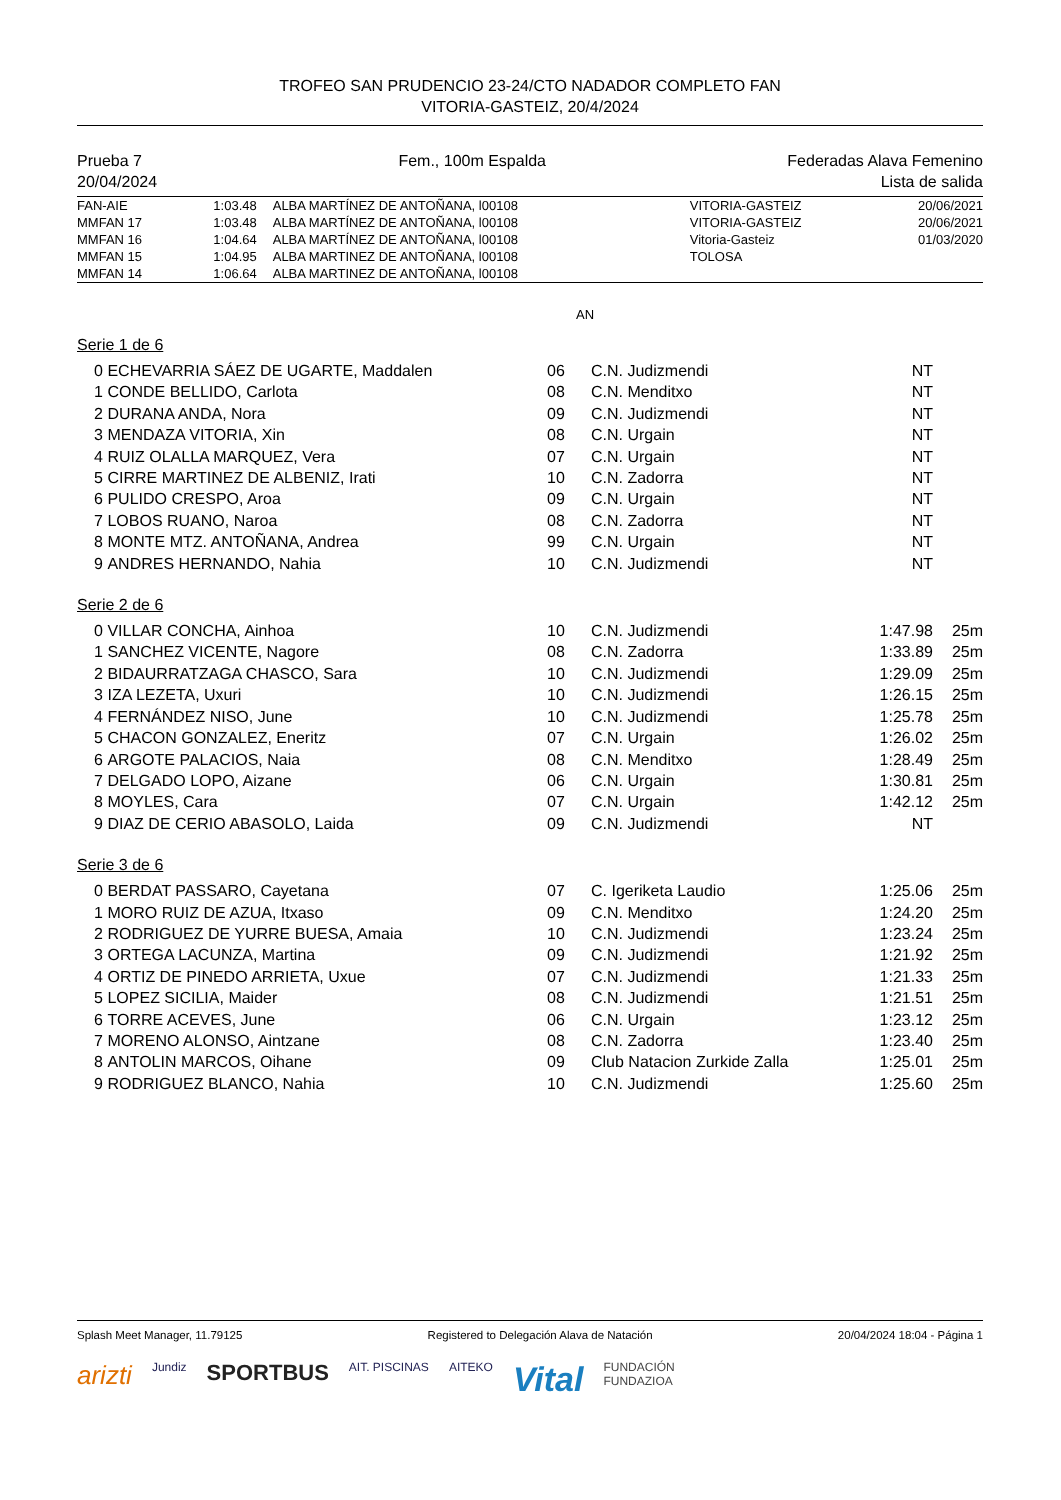TROFEO SAN PRUDENCIO 23-24/CTO NADADOR COMPLETO FAN
VITORIA-GASTEIZ, 20/4/2024
Prueba 7
20/04/2024
Fem., 100m Espalda Federadas Alava Femenino
Lista de salida
| FAN-AIE | 1:03.48 | ALBA MARTÍNEZ DE ANTOÑANA, l00108 | VITORIA-GASTEIZ | 20/06/2021 |
| MMFAN 17 | 1:03.48 | ALBA MARTÍNEZ DE ANTOÑANA, l00108 | VITORIA-GASTEIZ | 20/06/2021 |
| MMFAN 16 | 1:04.64 | ALBA MARTÍNEZ DE ANTOÑANA, l00108 | Vitoria-Gasteiz | 01/03/2020 |
| MMFAN 15 | 1:04.95 | ALBA MARTINEZ DE ANTOÑANA, l00108 | TOLOSA | |
| MMFAN 14 | 1:06.64 | ALBA MARTINEZ DE ANTOÑANA, l00108 | | |
AN
Serie 1 de 6
| 0 | ECHEVARRIA SÁEZ DE UGARTE, Maddalen | 06 | C.N. Judizmendi | NT | |
| 1 | CONDE BELLIDO, Carlota | 08 | C.N. Menditxo | NT | |
| 2 | DURANA ANDA, Nora | 09 | C.N. Judizmendi | NT | |
| 3 | MENDAZA VITORIA, Xin | 08 | C.N. Urgain | NT | |
| 4 | RUIZ OLALLA MARQUEZ, Vera | 07 | C.N. Urgain | NT | |
| 5 | CIRRE MARTINEZ DE ALBENIZ, Irati | 10 | C.N. Zadorra | NT | |
| 6 | PULIDO CRESPO, Aroa | 09 | C.N. Urgain | NT | |
| 7 | LOBOS RUANO, Naroa | 08 | C.N. Zadorra | NT | |
| 8 | MONTE MTZ. ANTOÑANA, Andrea | 99 | C.N. Urgain | NT | |
| 9 | ANDRES HERNANDO, Nahia | 10 | C.N. Judizmendi | NT | |
Serie 2 de 6
| 0 | VILLAR CONCHA, Ainhoa | 10 | C.N. Judizmendi | 1:47.98 | 25m |
| 1 | SANCHEZ VICENTE, Nagore | 08 | C.N. Zadorra | 1:33.89 | 25m |
| 2 | BIDAURRATZAGA CHASCO, Sara | 10 | C.N. Judizmendi | 1:29.09 | 25m |
| 3 | IZA LEZETA, Uxuri | 10 | C.N. Judizmendi | 1:26.15 | 25m |
| 4 | FERNÁNDEZ NISO, June | 10 | C.N. Judizmendi | 1:25.78 | 25m |
| 5 | CHACON GONZALEZ, Eneritz | 07 | C.N. Urgain | 1:26.02 | 25m |
| 6 | ARGOTE PALACIOS, Naia | 08 | C.N. Menditxo | 1:28.49 | 25m |
| 7 | DELGADO LOPO, Aizane | 06 | C.N. Urgain | 1:30.81 | 25m |
| 8 | MOYLES, Cara | 07 | C.N. Urgain | 1:42.12 | 25m |
| 9 | DIAZ DE CERIO ABASOLO, Laida | 09 | C.N. Judizmendi | NT | |
Serie 3 de 6
| 0 | BERDAT PASSARO, Cayetana | 07 | C. Igeriketa Laudio | 1:25.06 | 25m |
| 1 | MORO RUIZ DE AZUA, Itxaso | 09 | C.N. Menditxo | 1:24.20 | 25m |
| 2 | RODRIGUEZ DE YURRE BUESA, Amaia | 10 | C.N. Judizmendi | 1:23.24 | 25m |
| 3 | ORTEGA LACUNZA, Martina | 09 | C.N. Judizmendi | 1:21.92 | 25m |
| 4 | ORTIZ DE PINEDO ARRIETA, Uxue | 07 | C.N. Judizmendi | 1:21.33 | 25m |
| 5 | LOPEZ SICILIA, Maider | 08 | C.N. Judizmendi | 1:21.51 | 25m |
| 6 | TORRE ACEVES, June | 06 | C.N. Urgain | 1:23.12 | 25m |
| 7 | MORENO ALONSO, Aintzane | 08 | C.N. Zadorra | 1:23.40 | 25m |
| 8 | ANTOLIN MARCOS, Oihane | 09 | Club Natacion Zurkide Zalla | 1:25.01 | 25m |
| 9 | RODRIGUEZ BLANCO, Nahia | 10 | C.N. Judizmendi | 1:25.60 | 25m |
Splash Meet Manager, 11.79125 Registered to Delegación Alava de Natación 20/04/2024 18:04 - Página 1
arizti Jundiz SPORTBUS AIT. PISCINAS AITEKO Vital FUNDACIÓN
FUNDAZIOA